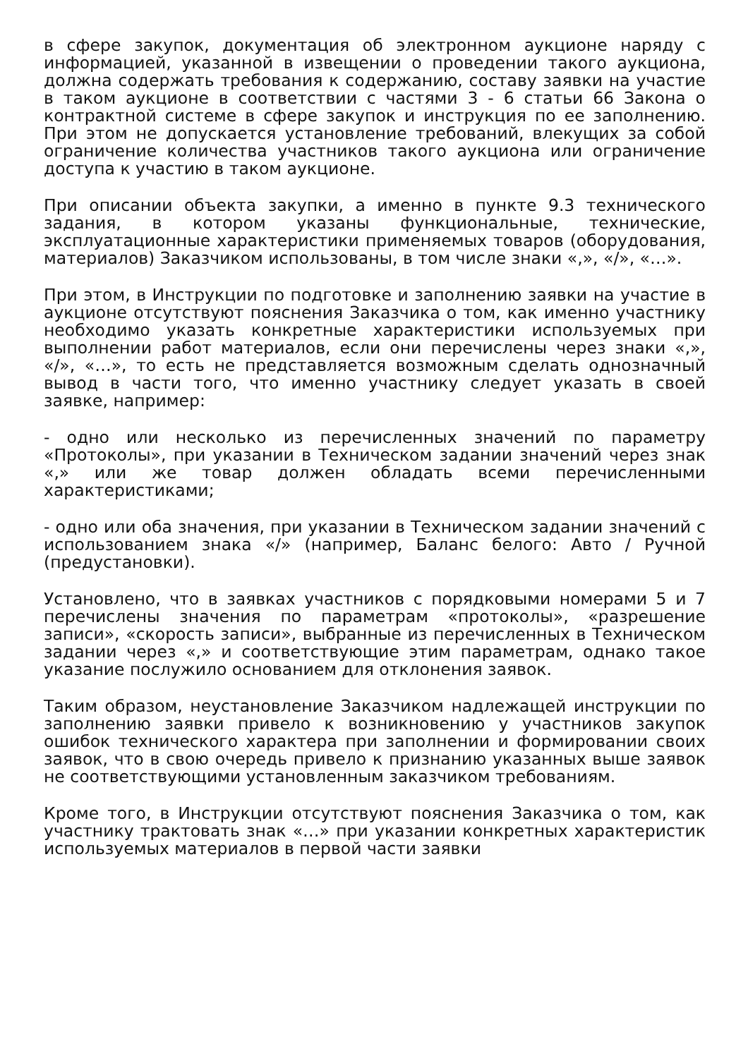в сфере закупок, документация об электронном аукционе наряду с информацией, указанной в извещении о проведении такого аукциона, должна содержать требования к содержанию, составу заявки на участие в таком аукционе в соответствии с частями 3 - 6 статьи 66 Закона о контрактной системе в сфере закупок и инструкция по ее заполнению. При этом не допускается установление требований, влекущих за собой ограничение количества участников такого аукциона или ограничение доступа к участию в таком аукционе.
При описании объекта закупки, а именно в пункте 9.3 технического задания, в котором указаны функциональные, технические, эксплуатационные характеристики применяемых товаров (оборудования, материалов) Заказчиком использованы, в том числе знаки «,», «/», «…».
При этом, в Инструкции по подготовке и заполнению заявки на участие в аукционе отсутствуют пояснения Заказчика о том, как именно участнику необходимо указать конкретные характеристики используемых при выполнении работ материалов, если они перечислены через знаки «,», «/», «…», то есть не представляется возможным сделать однозначный вывод в части того, что именно участнику следует указать в своей заявке, например:
- одно или несколько из перечисленных значений по параметру «Протоколы», при указании в Техническом задании значений через знак «,» или же товар должен обладать всеми перечисленными характеристиками;
- одно или оба значения, при указании в Техническом задании значений с использованием знака «/» (например, Баланс белого: Авто / Ручной (предустановки).
Установлено, что в заявках участников с порядковыми номерами 5 и 7 перечислены значения по параметрам «протоколы», «разрешение записи», «скорость записи», выбранные из перечисленных в Техническом задании через «,» и соответствующие этим параметрам, однако такое указание послужило основанием для отклонения заявок.
Таким образом, неустановление Заказчиком надлежащей инструкции по заполнению заявки привело к возникновению у участников закупок ошибок технического характера при заполнении и формировании своих заявок, что в свою очередь привело к признанию указанных выше заявок не соответствующими установленным заказчиком требованиям.
Кроме того, в Инструкции отсутствуют пояснения Заказчика о том, как участнику трактовать знак «…» при указании конкретных характеристик используемых материалов в первой части заявки